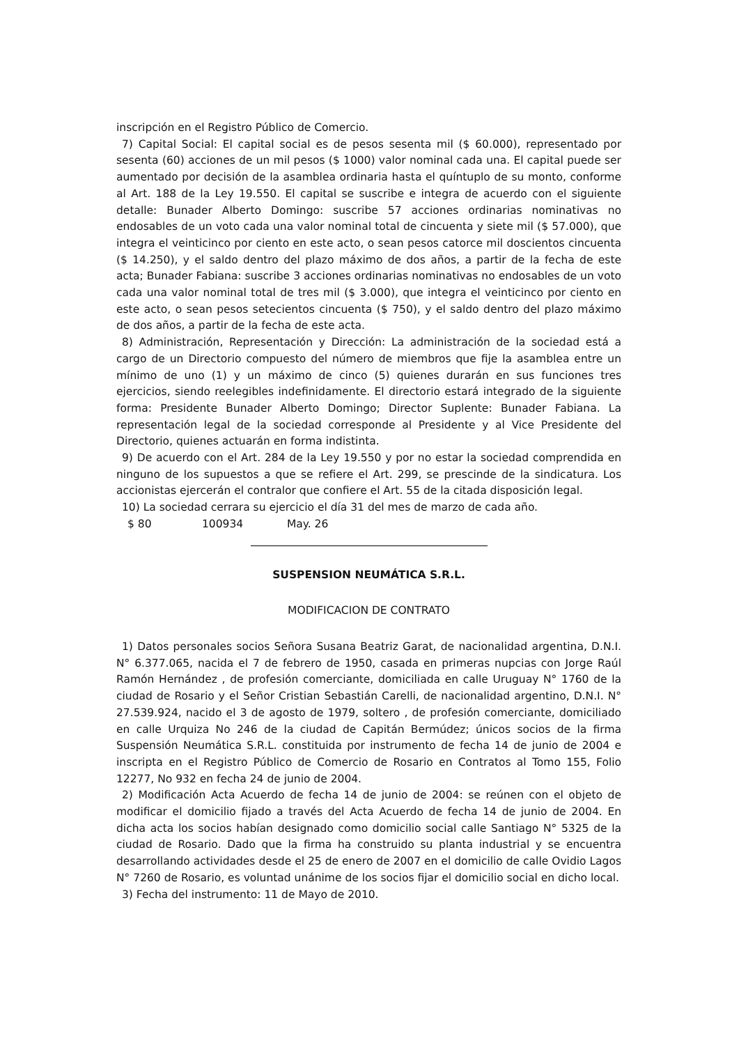inscripción en el Registro Público de Comercio.
7) Capital Social: El capital social es de pesos sesenta mil ($ 60.000), representado por sesenta (60) acciones de un mil pesos ($ 1000) valor nominal cada una. El capital puede ser aumentado por decisión de la asamblea ordinaria hasta el quíntuplo de su monto, conforme al Art. 188 de la Ley 19.550. El capital se suscribe e integra de acuerdo con el siguiente detalle: Bunader Alberto Domingo: suscribe 57 acciones ordinarias nominativas no endosables de un voto cada una valor nominal total de cincuenta y siete mil ($ 57.000), que integra el veinticinco por ciento en este acto, o sean pesos catorce mil doscientos cincuenta ($ 14.250), y el saldo dentro del plazo máximo de dos años, a partir de la fecha de este acta; Bunader Fabiana: suscribe 3 acciones ordinarias nominativas no endosables de un voto cada una valor nominal total de tres mil ($ 3.000), que integra el veinticinco por ciento en este acto, o sean pesos setecientos cincuenta ($ 750), y el saldo dentro del plazo máximo de dos años, a partir de la fecha de este acta.
8) Administración, Representación y Dirección: La administración de la sociedad está a cargo de un Directorio compuesto del número de miembros que fije la asamblea entre un mínimo de uno (1) y un máximo de cinco (5) quienes durarán en sus funciones tres ejercicios, siendo reelegibles indefinidamente. El directorio estará integrado de la siguiente forma: Presidente Bunader Alberto Domingo; Director Suplente: Bunader Fabiana. La representación legal de la sociedad corresponde al Presidente y al Vice Presidente del Directorio, quienes actuarán en forma indistinta.
9) De acuerdo con el Art. 284 de la Ley 19.550 y por no estar la sociedad comprendida en ninguno de los supuestos a que se refiere el Art. 299, se prescinde de la sindicatura. Los accionistas ejercerán el contralor que confiere el Art. 55 de la citada disposición legal.
10) La sociedad cerrara su ejercicio el día 31 del mes de marzo de cada año.
$ 80 100934 May. 26
SUSPENSION NEUMÁTICA S.R.L.
MODIFICACION DE CONTRATO
1) Datos personales socios Señora Susana Beatriz Garat, de nacionalidad argentina, D.N.I. N° 6.377.065, nacida el 7 de febrero de 1950, casada en primeras nupcias con Jorge Raúl Ramón Hernández , de profesión comerciante, domiciliada en calle Uruguay N° 1760 de la ciudad de Rosario y el Señor Cristian Sebastián Carelli, de nacionalidad argentino, D.N.I. N° 27.539.924, nacido el 3 de agosto de 1979, soltero , de profesión comerciante, domiciliado en calle Urquiza No 246 de la ciudad de Capitán Bermúdez; únicos socios de la firma Suspensión Neumática S.R.L. constituida por instrumento de fecha 14 de junio de 2004 e inscripta en el Registro Público de Comercio de Rosario en Contratos al Tomo 155, Folio 12277, No 932 en fecha 24 de junio de 2004.
2) Modificación Acta Acuerdo de fecha 14 de junio de 2004: se reúnen con el objeto de modificar el domicilio fijado a través del Acta Acuerdo de fecha 14 de junio de 2004. En dicha acta los socios habían designado como domicilio social calle Santiago N° 5325 de la ciudad de Rosario. Dado que la firma ha construido su planta industrial y se encuentra desarrollando actividades desde el 25 de enero de 2007 en el domicilio de calle Ovidio Lagos N° 7260 de Rosario, es voluntad unánime de los socios fijar el domicilio social en dicho local.
3) Fecha del instrumento: 11 de Mayo de 2010.